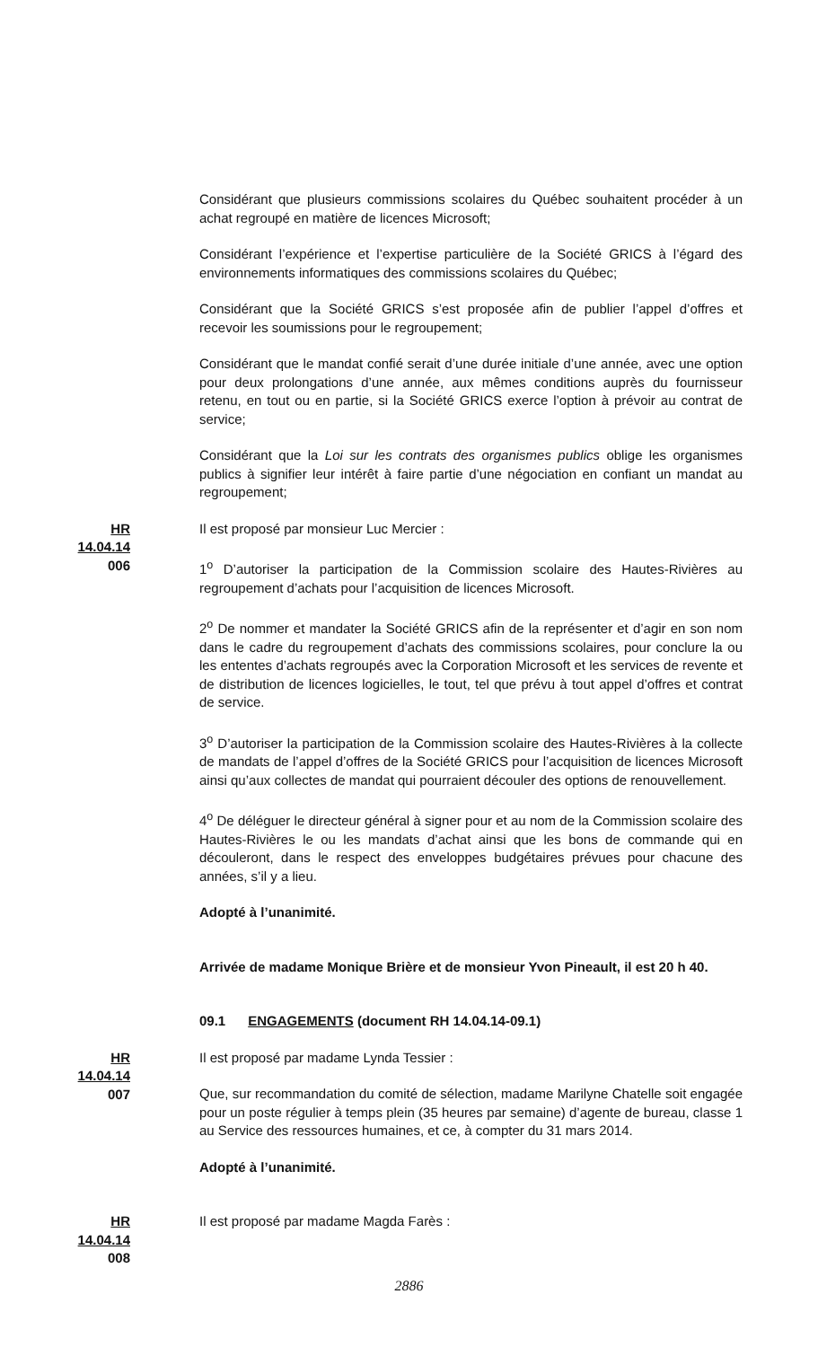Considérant que plusieurs commissions scolaires du Québec souhaitent procéder à un achat regroupé en matière de licences Microsoft;
Considérant l’expérience et l’expertise particulière de la Société GRICS à l’égard des environnements informatiques des commissions scolaires du Québec;
Considérant que la Société GRICS s’est proposée afin de publier l’appel d’offres et recevoir les soumissions pour le regroupement;
Considérant que le mandat confié serait d’une durée initiale d’une année, avec une option pour deux prolongations d’une année, aux mêmes conditions auprès du fournisseur retenu, en tout ou en partie, si la Société GRICS exerce l’option à prévoir au contrat de service;
Considérant que la Loi sur les contrats des organismes publics oblige les organismes publics à signifier leur intérêt à faire partie d’une négociation en confiant un mandat au regroupement;
HR 14.04.14
006
Il est proposé par monsieur Luc Mercier :
1<sup>o</sup> D’autoriser la participation de la Commission scolaire des Hautes-Rivières au regroupement d’achats pour l’acquisition de licences Microsoft.
2<sup>o</sup> De nommer et mandater la Société GRICS afin de la représenter et d’agir en son nom dans le cadre du regroupement d’achats des commissions scolaires, pour conclure la ou les ententes d’achats regroupés avec la Corporation Microsoft et les services de revente et de distribution de licences logicielles, le tout, tel que prévu à tout appel d’offres et contrat de service.
3<sup>o</sup> D’autoriser la participation de la Commission scolaire des Hautes-Rivières à la collecte de mandats de l’appel d’offres de la Société GRICS pour l’acquisition de licences Microsoft ainsi qu’aux collectes de mandat qui pourraient découler des options de renouvellement.
4<sup>o</sup> De déléguer le directeur général à signer pour et au nom de la Commission scolaire des Hautes-Rivières le ou les mandats d’achat ainsi que les bons de commande qui en découleront, dans le respect des enveloppes budgétaires prévues pour chacune des années, s’il y a lieu.
Adopté à l’unanimité.
Arrivée de madame Monique Brière et de monsieur Yvon Pineault, il est 20 h 40.
09.1 ENGAGEMENTS (document RH 14.04.14-09.1)
HR 14.04.14
007
Il est proposé par madame Lynda Tessier :
Que, sur recommandation du comité de sélection, madame Marilyne Chatelle soit engagée pour un poste régulier à temps plein (35 heures par semaine) d’agente de bureau, classe 1 au Service des ressources humaines, et ce, à compter du 31 mars 2014.
Adopté à l’unanimité.
HR 14.04.14
008
Il est proposé par madame Magda Farès :
2886